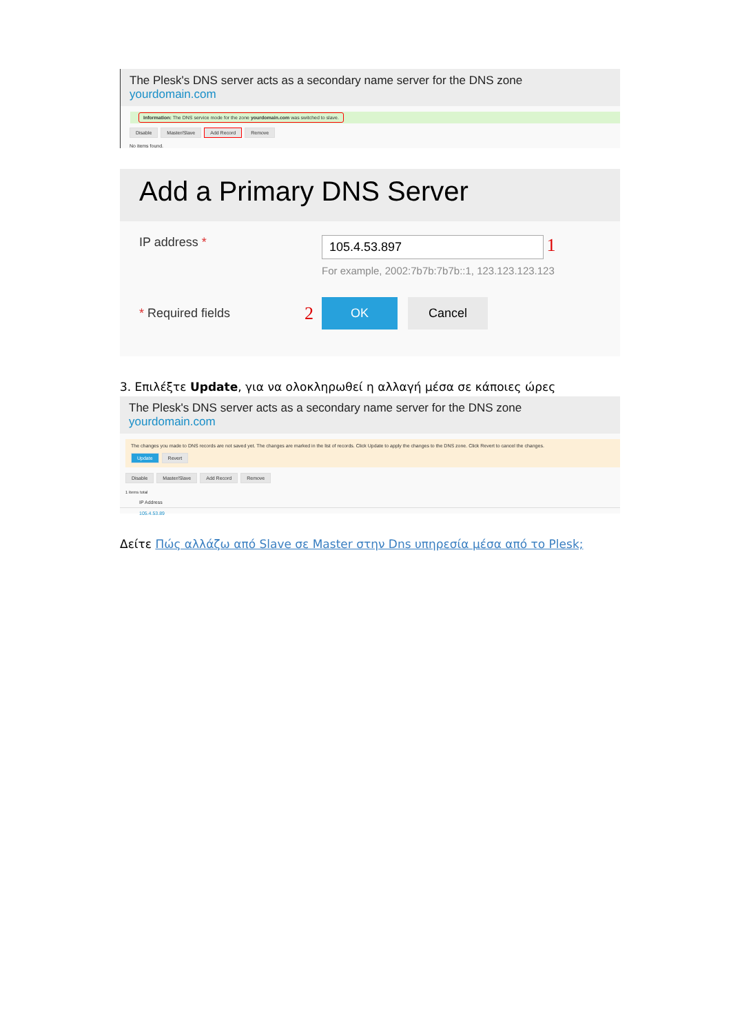The Plesk's DNS server acts as a secondary name server for the DNS zone yourdomain.com
Information: The DNS service mode for the zone yourdomain.com was switched to slave.
Disable Master/Slave Add Record Remove
No items found.
Add a Primary DNS Server
IP address *
105.4.53.897
1
For example, 2002:7b7b:7b7b::1, 123.123.123.123
* Required fields
2 OK Cancel
3. Επιλέξτε Update, για να ολοκληρωθεί η αλλαγή μέσα σε κάποιες ώρες
The Plesk's DNS server acts as a secondary name server for the DNS zone yourdomain.com
The changes you made to DNS records are not saved yet. The changes are marked in the list of records. Click Update to apply the changes to the DNS zone. Click Revert to cancel the changes.
Update Revert
Disable Master/Slave Add Record Remove
1 items total
IP Address
105.4.53.89
Δείτε Πώς αλλάζω από Slave σε Master στην Dns υπηρεσία μέσα από το Plesk;